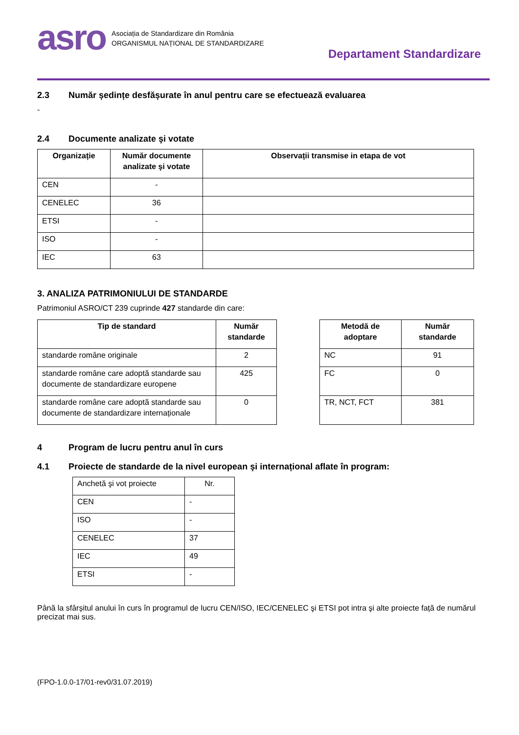asro
Asociația de Standardizare din România
ORGANISMUL NAȚIONAL DE STANDARDIZARE
Departament Standardizare
2.3 Număr ședințe desfășurate în anul pentru care se efectuează evaluarea
-
2.4 Documente analizate şi votate
| Organizație | Număr documente analizate şi votate | Observații transmise in etapa de vot |
| --- | --- | --- |
| CEN | - | |
| CENELEC | 36 | |
| ETSI | - | |
| ISO | - | |
| IEC | 63 | |
3. ANALIZA PATRIMONIULUI DE STANDARDE
Patrimoniul ASRO/CT 239 cuprinde 427 standarde din care:
| Tip de standard | Număr standarde |
| --- | --- |
| standarde române originale | 2 |
| standarde române care adoptă standarde sau documente de standardizare europene | 425 |
| standarde române care adoptă standarde sau documente de standardizare internaționale | 0 |
| Metodă de adoptare | Număr standarde |
| --- | --- |
| NC | 91 |
| FC | 0 |
| TR, NCT, FCT | 381 |
4 Program de lucru pentru anul în curs
4.1 Proiecte de standarde de la nivel european şi internațional aflate în program:
| Anchetă şi vot proiecte | Nr. |
| CEN | - |
| ISO | - |
| CENELEC | 37 |
| IEC | 49 |
| ETSI | - |
Până la sfârșitul anului în curs în programul de lucru CEN/ISO, IEC/CENELEC şi ETSI pot intra şi alte proiecte față de numărul precizat mai sus.
(FPO-1.0.0-17/01-rev0/31.07.2019)